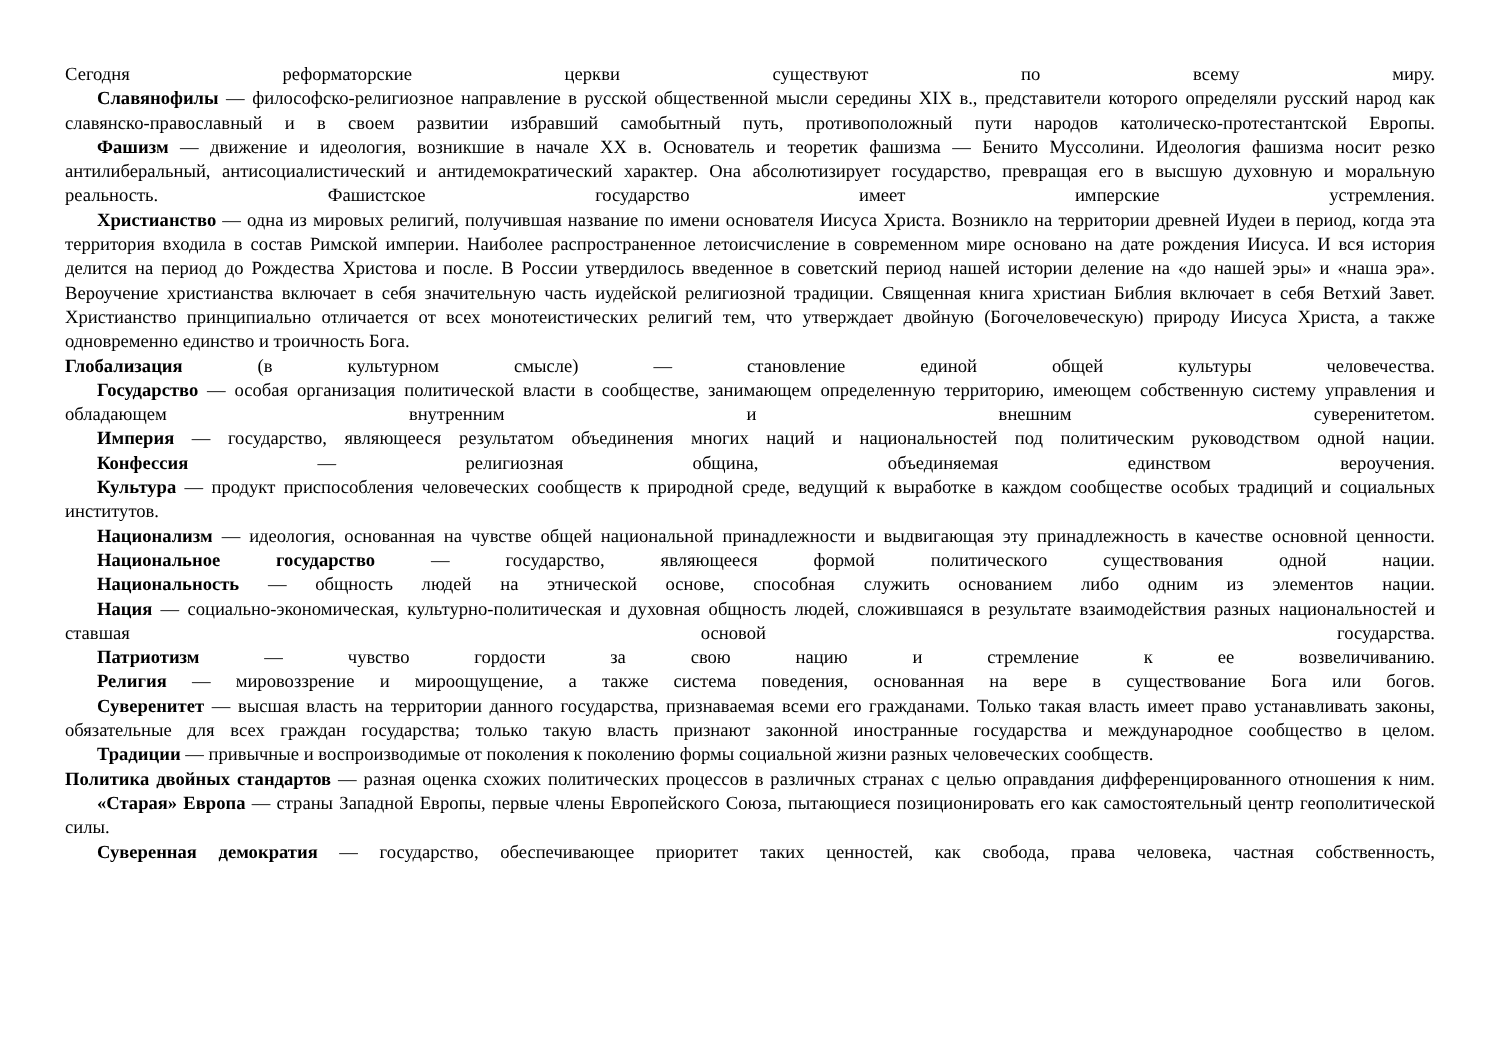Сегодня реформаторские церкви существуют по всему миру.
Славянофилы — философско-религиозное направление в русской общественной мысли середины XIX в., представители которого определяли русский народ как славянско-православный и в своем развитии избравший самобытный путь, противоположный пути народов католическо-протестантской Европы.
Фашизм — движение и идеология, возникшие в начале XX в. Основатель и теоретик фашизма — Бенито Муссолини. Идеология фашизма носит резко антилиберальный, антисоциалистический и антидемократический характер. Она абсолютизирует государство, превращая его в высшую духовную и моральную реальность. Фашистское государство имеет имперские устремления.
Христианство — одна из мировых религий, получившая название по имени основателя Иисуса Христа. Возникло на территории древней Иудеи в период, когда эта территория входила в состав Римской империи. Наиболее распространенное летоисчисление в современном мире основано на дате рождения Иисуса. И вся история делится на период до Рождества Христова и после. В России утвердилось введенное в советский период нашей истории деление на «до нашей эры» и «наша эра». Вероучение христианства включает в себя значительную часть иудейской религиозной традиции. Священная книга христиан Библия включает в себя Ветхий Завет. Христианство принципиально отличается от всех монотеистических религий тем, что утверждает двойную (Богочеловеческую) природу Иисуса Христа, а также одновременно единство и троичность Бога.
Глобализация (в культурном смысле) — становление единой общей культуры человечества.
Государство — особая организация политической власти в сообществе, занимающем определенную территорию, имеющем собственную систему управления и обладающем внутренним и внешним суверенитетом.
Империя — государство, являющееся результатом объединения многих наций и национальностей под политическим руководством одной нации.
Конфессия — религиозная община, объединяемая единством вероучения.
Культура — продукт приспособления человеческих сообществ к природной среде, ведущий к выработке в каждом сообществе особых традиций и социальных институтов.
Национализм — идеология, основанная на чувстве общей национальной принадлежности и выдвигающая эту принадлежность в качестве основной ценности.
Национальное государство — государство, являющееся формой политического существования одной нации.
Национальность — общность людей на этнической основе, способная служить основанием либо одним из элементов нации.
Нация — социально-экономическая, культурно-политическая и духовная общность людей, сложившаяся в результате взаимодействия разных национальностей и ставшая основой государства.
Патриотизм — чувство гордости за свою нацию и стремление к ее возвеличиванию.
Религия — мировоззрение и мироощущение, а также система поведения, основанная на вере в существование Бога или богов.
Суверенитет — высшая власть на территории данного государства, признаваемая всеми его гражданами. Только такая власть имеет право устанавливать законы, обязательные для всех граждан государства; только такую власть признают законной иностранные государства и международное сообщество в целом.
Традиции — привычные и воспроизводимые от поколения к поколению формы социальной жизни разных человеческих сообществ.
Политика двойных стандартов — разная оценка схожих политических процессов в различных странах с целью оправдания дифференцированного отношения к ним.
«Старая» Европа — страны Западной Европы, первые члены Европейского Союза, пытающиеся позиционировать его как самостоятельный центр геополитической силы.
Суверенная демократия — государство, обеспечивающее приоритет таких ценностей, как свобода, права человека, частная собственность,